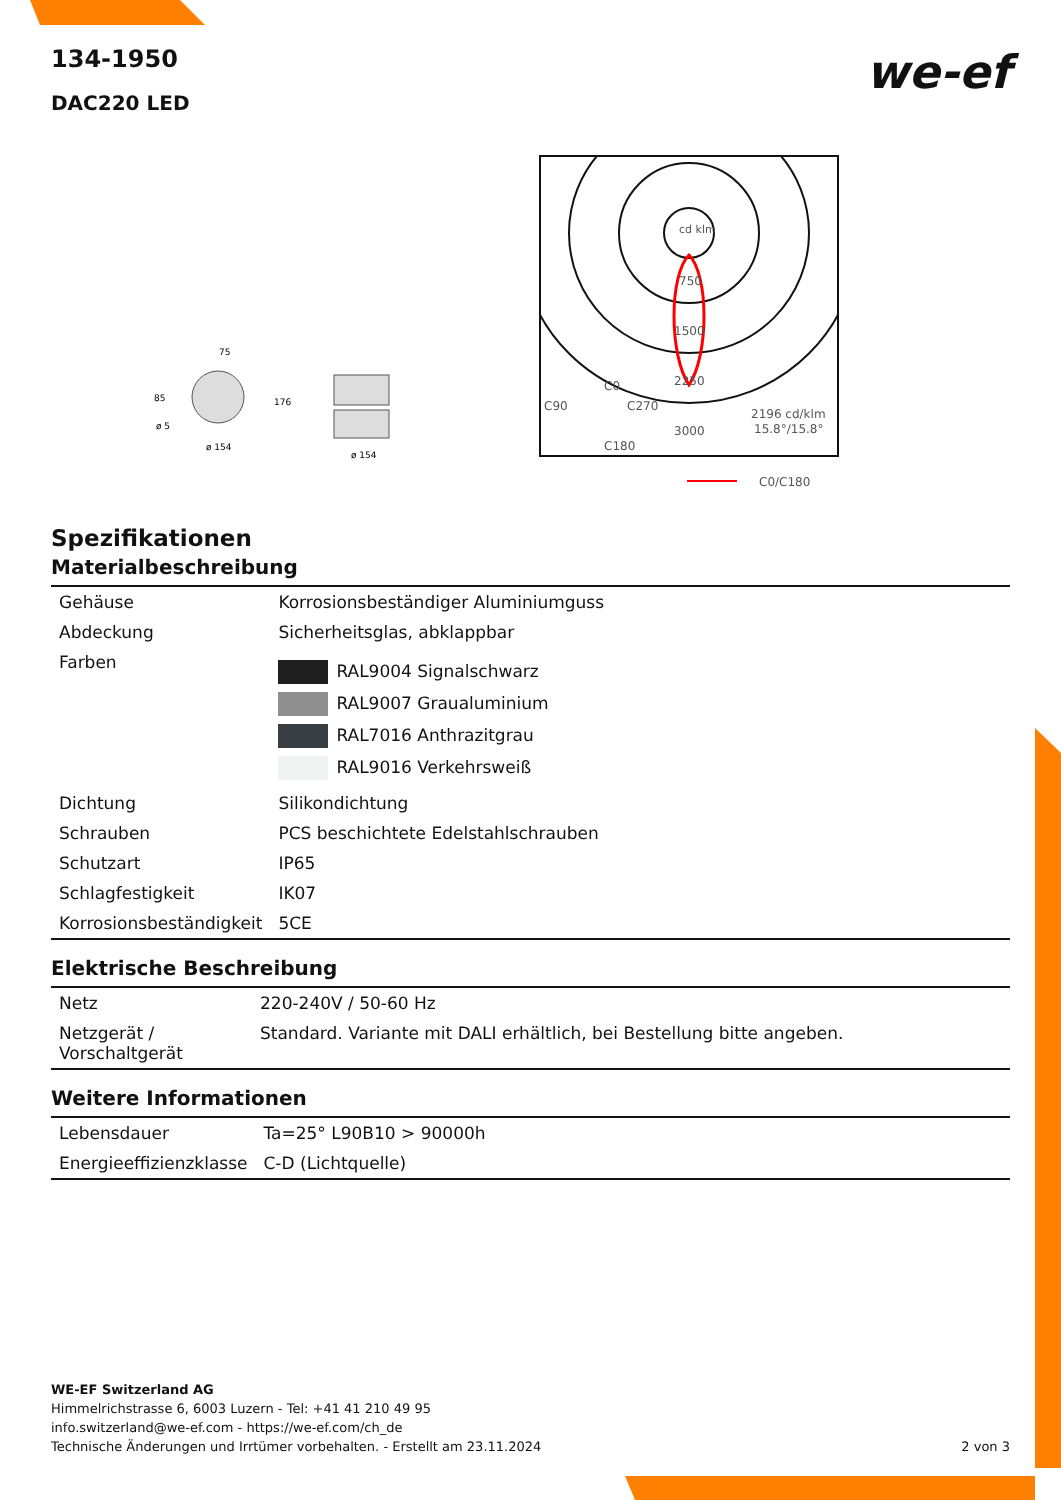we-ef
134-1950
DAC220 LED
75
85
ø 5
ø 154
176
ø 154
cd klm
750
1500
2250
3000
C0
C90
C270
C180
2196 cd/klm
15.8°/15.8°
C0/C180
Spezifikationen
Materialbeschreibung
| Gehäuse | Korrosionsbeständiger Aluminiumguss |
| Abdeckung | Sicherheitsglas, abklappbar |
| Farben | RAL9004 Signalschwarz RAL9007 Graualuminium RAL7016 Anthrazitgrau RAL9016 Verkehrsweiß |
| Dichtung | Silikondichtung |
| Schrauben | PCS beschichtete Edelstahlschrauben |
| Schutzart | IP65 |
| Schlagfestigkeit | IK07 |
| Korrosionsbeständigkeit | 5CE |
Elektrische Beschreibung
| Netz | 220-240V / 50-60 Hz |
| Netzgerät / Vorschaltgerät | Standard. Variante mit DALI erhältlich, bei Bestellung bitte angeben. |
Weitere Informationen
| Lebensdauer | Ta=25° L90B10 > 90000h |
| Energieeffizienzklasse | C-D (Lichtquelle) |
WE-EF Switzerland AG
Himmelrichstrasse 6, 6003 Luzern - Tel: +41 41 210 49 95
info.switzerland@we-ef.com - https://we-ef.com/ch_de
Technische Änderungen und Irrtümer vorbehalten. - Erstellt am 23.11.2024 2 von 3